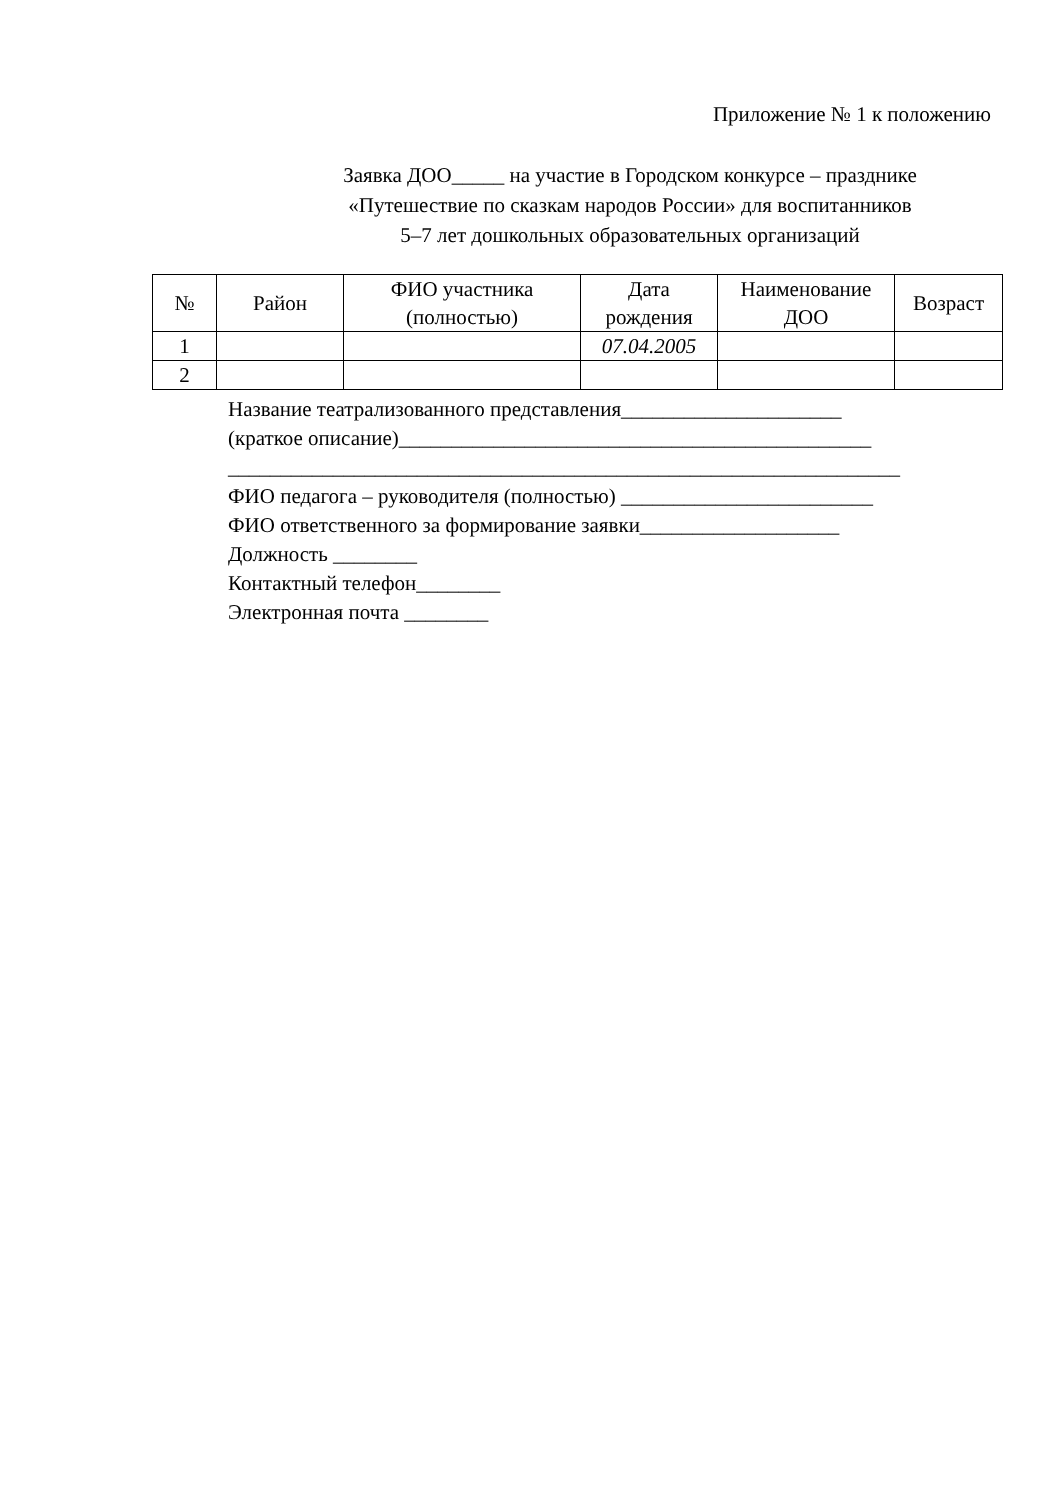Приложение № 1 к положению
Заявка ДОО_____ на участие в Городском конкурсе – празднике
«Путешествие по сказкам народов России» для воспитанников
5–7 лет дошкольных образовательных организаций
| № | Район | ФИО участника (полностью) | Дата рождения | Наименование ДОО | Возраст |
| --- | --- | --- | --- | --- | --- |
| 1 | | | 07.04.2005 | | |
| 2 | | | | | |
Название театрализованного представления_____________________
(краткое описание)_____________________________________________
________________________________________________________________
ФИО педагога – руководителя (полностью) ________________________
ФИО ответственного за формирование заявки___________________
Должность ________
Контактный телефон________
Электронная почта ________